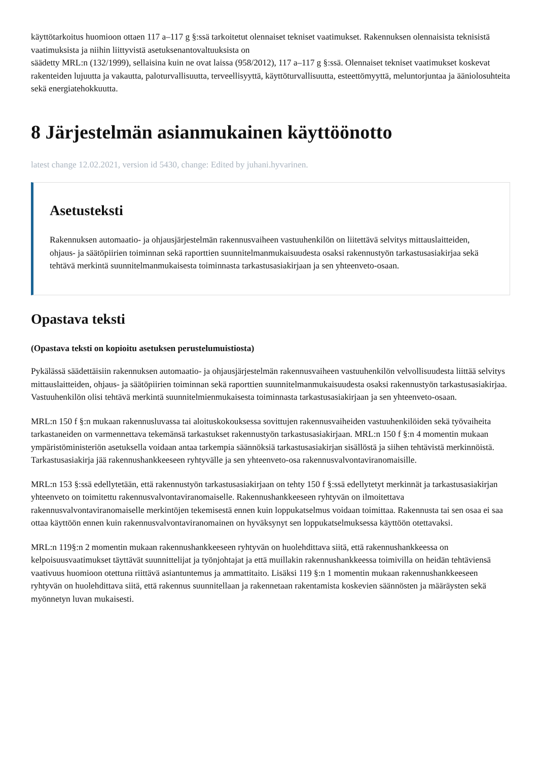käyttötarkoitus huomioon ottaen 117 a–117 g §:ssä tarkoitetut olennaiset tekniset vaatimukset. Rakennuksen olennaisista teknisistä vaatimuksista ja niihin liittyvistä asetuksenantovaltuuksista on
säädetty MRL:n (132/1999), sellaisina kuin ne ovat laissa (958/2012), 117 a–117 g §:ssä. Olennaiset tekniset vaatimukset koskevat rakenteiden lujuutta ja vakautta, paloturvallisuutta, terveellisyyttä, käyttöturvallisuutta, esteettömyyttä, meluntorjuntaa ja ääniolosuhteita sekä energiatehokkuutta.
8 Järjestelmän asianmukainen käyttöönotto
latest change 12.02.2021, version id 5430, change: Edited by juhani.hyvarinen.
Asetusteksti
Rakennuksen automaatio- ja ohjausjärjestelmän rakennusvaiheen vastuuhenkilön on liitettävä selvitys mittauslaitteiden, ohjaus- ja säätöpiirien toiminnan sekä raporttien suunnitelmanmukaisuudesta osaksi rakennustyön tarkastusasiakirjaa sekä tehtävä merkintä suunnitelmanmukaisesta toiminnasta tarkastusasiakirjaan ja sen yhteenveto-osaan.
Opastava teksti
(Opastava teksti on kopioitu asetuksen perustelumuistiosta)
Pykälässä säädettäisiin rakennuksen automaatio- ja ohjausjärjestelmän rakennusvaiheen vastuuhenkilön velvollisuudesta liittää selvitys mittauslaitteiden, ohjaus- ja säätöpiirien toiminnan sekä raporttien suunnitelmanmukaisuudesta osaksi rakennustyön tarkastusasiakirjaa. Vastuuhenkilön olisi tehtävä merkintä suunnitelmienmukaisesta toiminnasta tarkastusasiakirjaan ja sen yhteenveto-osaan.
MRL:n 150 f §:n mukaan rakennusluvassa tai aloituskokouksessa sovittujen rakennusvaiheiden vastuuhenkilöiden sekä työvaiheita tarkastaneiden on varmennettava tekemänsä tarkastukset rakennustyön tarkastusasiakirjaan. MRL:n 150 f §:n 4 momentin mukaan ympäristöministeriön asetuksella voidaan antaa tarkempia säännöksiä tarkastusasiakirjan sisällöstä ja siihen tehtävistä merkinnöistä. Tarkastusasiakirja jää rakennushankkeeseen ryhtyvälle ja sen yhteenveto-osa rakennusvalvontaviranomaisille.
MRL:n 153 §:ssä edellytetään, että rakennustyön tarkastusasiakirjaan on tehty 150 f §:ssä edellytetyt merkinnät ja tarkastusasiakirjan yhteenveto on toimitettu rakennusvalvontaviranomaiselle. Rakennushankkeeseen ryhtyvän on ilmoitettava rakennusvalvontaviranomaiselle merkintöjen tekemisestä ennen kuin loppukatselmus voidaan toimittaa. Rakennusta tai sen osaa ei saa ottaa käyttöön ennen kuin rakennusvalvontaviranomainen on hyväksynyt sen loppukatselmuksessa käyttöön otettavaksi.
MRL:n 119§:n 2 momentin mukaan rakennushankkeeseen ryhtyvän on huolehdittava siitä, että rakennushankkeessa on kelpoisuusvaatimukset täyttävät suunnittelijat ja työnjohtajat ja että muillakin rakennushankkeessa toimivilla on heidän tehtäviensä vaativuus huomioon otettuna riittävä asiantuntemus ja ammattitaito. Lisäksi 119 §:n 1 momentin mukaan rakennushankkeeseen ryhtyvän on huolehdittava siitä, että rakennus suunnitellaan ja rakennetaan rakentamista koskevien säännösten ja määräysten sekä myönnetyn luvan mukaisesti.